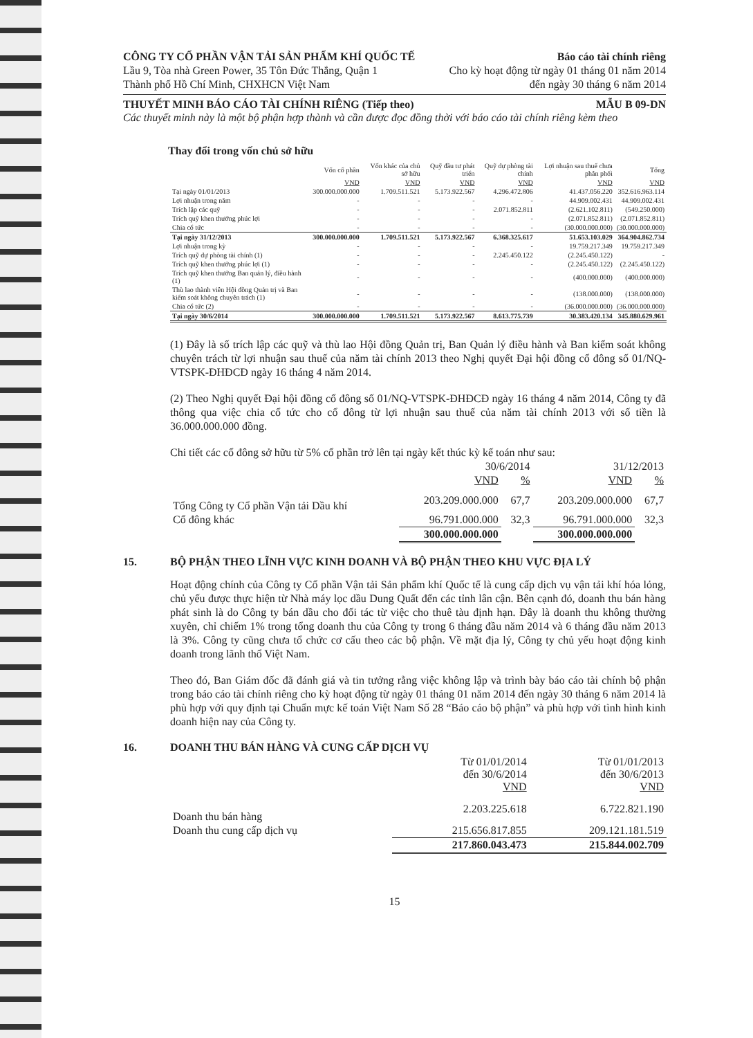CÔNG TY CỔ PHẦN VẬN TẢI SẢN PHẨM KHÍ QUỐC TẾ Báo cáo tài chính riêng
Lầu 9, Tòa nhà Green Power, 35 Tôn Đức Thắng, Quận 1 Cho kỳ hoạt động từ ngày 01 tháng 01 năm 2014
Thành phố Hồ Chí Minh, CHXHCN Việt Nam đến ngày 30 tháng 6 năm 2014
THUYẾT MINH BÁO CÁO TÀI CHÍNH RIÊNG (Tiếp theo) MẪU B 09-DN
Các thuyết minh này là một bộ phận hợp thành và cần được đọc đồng thời với báo cáo tài chính riêng kèm theo
Thay đổi trong vốn chủ sở hữu
| | Vốn cổ phần | Vốn khác của chủ sở hữu | Quỹ đầu tư phát triển | Quỹ dự phòng tài chính | Lợi nhuận sau thuế chưa phân phối | Tổng |
| --- | --- | --- | --- | --- | --- | --- |
| | VND | VND | VND | VND | VND | VND |
| Tại ngày 01/01/2013 | 300.000.000.000 | 1.709.511.521 | 5.173.922.567 | 4.296.472.806 | 41.437.056.220 | 352.616.963.114 |
| Lợi nhuận trong năm | - | - | - | - | 44.909.002.431 | 44.909.002.431 |
| Trích lập các quỹ | - | - | - | 2.071.852.811 | (2.621.102.811) | (549.250.000) |
| Trích quỹ khen thưởng phúc lợi | - | - | - | - | (2.071.852.811) | (2.071.852.811) |
| Chia cổ tức | - | - | - | - | (30.000.000.000) | (30.000.000.000) |
| Tại ngày 31/12/2013 | 300.000.000.000 | 1.709.511.521 | 5.173.922.567 | 6.368.325.617 | 51.653.103.029 | 364.904.862.734 |
| Lợi nhuận trong kỳ | - | - | - | - | 19.759.217.349 | 19.759.217.349 |
| Trích quỹ dự phòng tài chính (1) | - | - | - | 2.245.450.122 | (2.245.450.122) | - |
| Trích quỹ khen thưởng phúc lợi (1) | - | - | - | - | (2.245.450.122) | (2.245.450.122) |
| Trích quỹ khen thưởng Ban quản lý, điều hành (1) | - | - | - | - | (400.000.000) | (400.000.000) |
| Thù lao thành viên Hội đồng Quản trị và Ban kiểm soát không chuyên trách (1) | - | - | - | - | (138.000.000) | (138.000.000) |
| Chia cổ tức (2) | - | - | - | - | (36.000.000.000) | (36.000.000.000) |
| Tại ngày 30/6/2014 | 300.000.000.000 | 1.709.511.521 | 5.173.922.567 | 8.613.775.739 | 30.383.420.134 | 345.880.629.961 |
(1) Đây là số trích lập các quỹ và thù lao Hội đồng Quản trị, Ban Quản lý điều hành và Ban kiểm soát không chuyên trách từ lợi nhuận sau thuế của năm tài chính 2013 theo Nghị quyết Đại hội đồng cổ đông số 01/NQ-VTSPK-ĐHĐCĐ ngày 16 tháng 4 năm 2014.
(2) Theo Nghị quyết Đại hội đồng cổ đông số 01/NQ-VTSPK-ĐHĐCĐ ngày 16 tháng 4 năm 2014, Công ty đã thông qua việc chia cổ tức cho cổ đông từ lợi nhuận sau thuế của năm tài chính 2013 với số tiền là 36.000.000.000 đồng.
Chi tiết các cổ đông sở hữu từ 5% cổ phần trở lên tại ngày kết thúc kỳ kế toán như sau:
| | 30/6/2014 | | 31/12/2013 | |
| --- | --- | --- | --- | --- |
| | VND | % | VND | % |
| Tổng Công ty Cổ phần Vận tải Dầu khí | 203.209.000.000 | 67,7 | 203.209.000.000 | 67,7 |
| Cổ đông khác | 96.791.000.000 | 32,3 | 96.791.000.000 | 32,3 |
| | 300.000.000.000 | | 300.000.000.000 | |
15. BỘ PHẬN THEO LĨNH VỰC KINH DOANH VÀ BỘ PHẬN THEO KHU VỰC ĐỊA LÝ
Hoạt động chính của Công ty Cổ phần Vận tải Sản phẩm khí Quốc tế là cung cấp dịch vụ vận tải khí hóa lỏng, chủ yếu được thực hiện từ Nhà máy lọc dầu Dung Quất đến các tỉnh lân cận. Bên cạnh đó, doanh thu bán hàng phát sinh là do Công ty bán dầu cho đối tác từ việc cho thuê tàu định hạn. Đây là doanh thu không thường xuyên, chỉ chiếm 1% trong tổng doanh thu của Công ty trong 6 tháng đầu năm 2014 và 6 tháng đầu năm 2013 là 3%. Công ty cũng chưa tổ chức cơ cấu theo các bộ phận. Về mặt địa lý, Công ty chủ yếu hoạt động kinh doanh trong lãnh thổ Việt Nam.
Theo đó, Ban Giám đốc đã đánh giá và tin tưởng rằng việc không lập và trình bày báo cáo tài chính bộ phận trong báo cáo tài chính riêng cho kỳ hoạt động từ ngày 01 tháng 01 năm 2014 đến ngày 30 tháng 6 năm 2014 là phù hợp với quy định tại Chuẩn mực kế toán Việt Nam Số 28 “Báo cáo bộ phận” và phù hợp với tình hình kinh doanh hiện nay của Công ty.
16. DOANH THU BÁN HÀNG VÀ CUNG CẤP DỊCH VỤ
| | Từ 01/01/2014 đến 30/6/2014 VND | Từ 01/01/2013 đến 30/6/2013 VND |
| --- | --- | --- |
| Doanh thu bán hàng | 2.203.225.618 | 6.722.821.190 |
| Doanh thu cung cấp dịch vụ | 215.656.817.855 | 209.121.181.519 |
| | 217.860.043.473 | 215.844.002.709 |
15